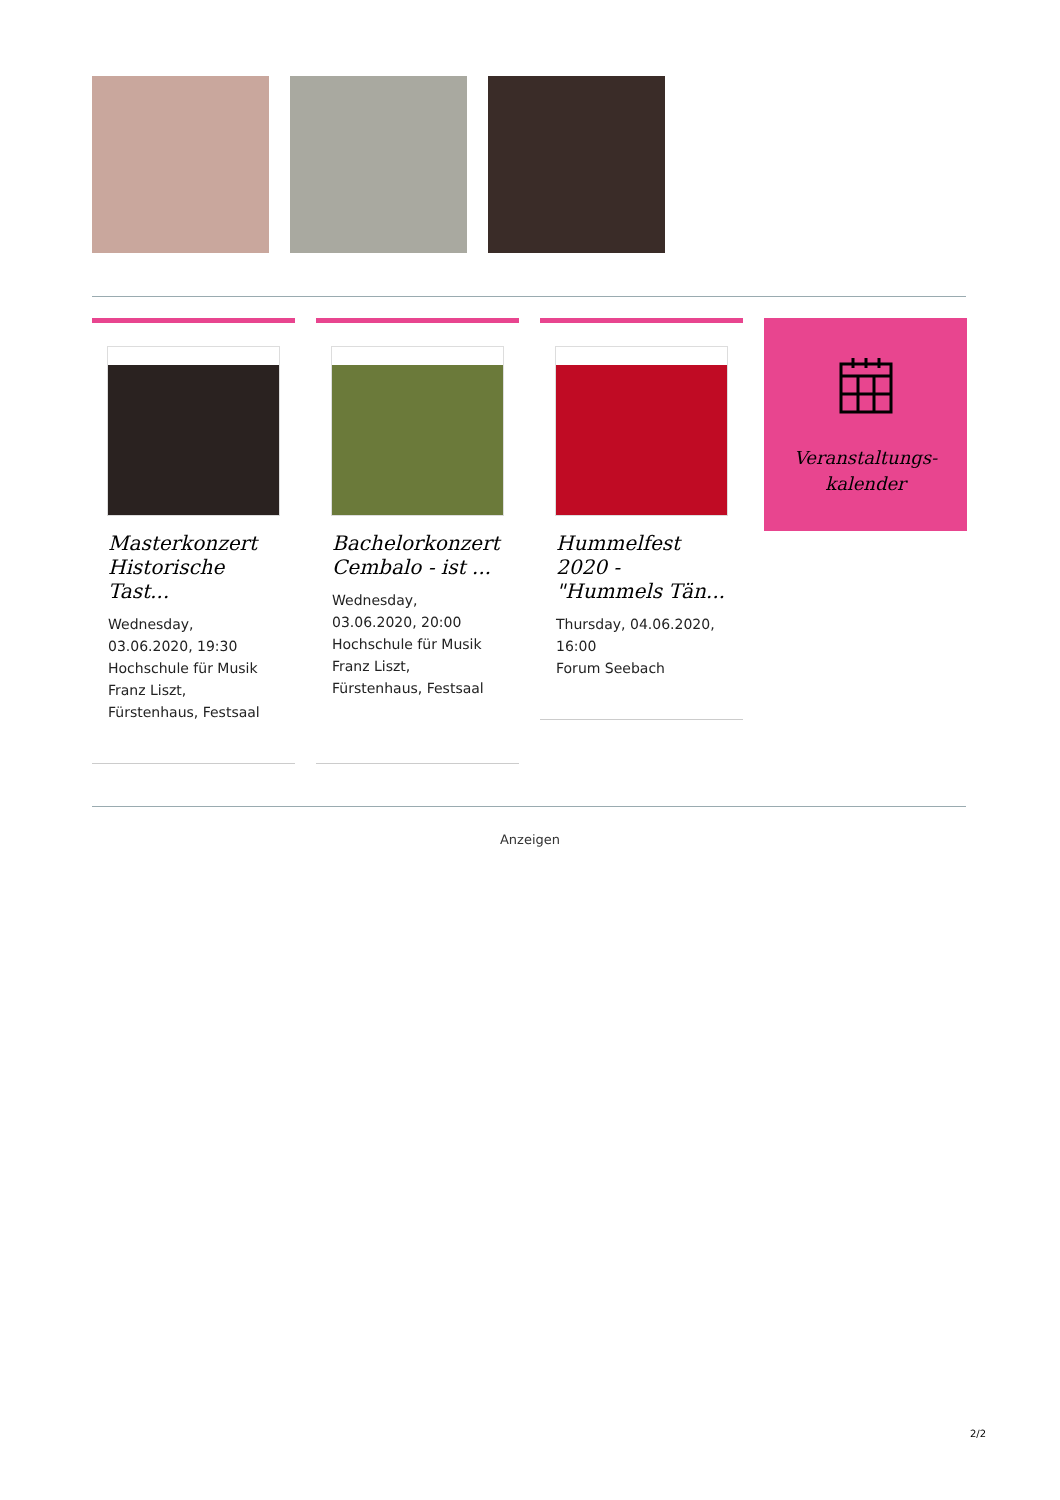Masterkonzert Historische Tast...
Wednesday, 03.06.2020, 19:30
Hochschule für Musik Franz Liszt, Fürstenhaus, Festsaal
Bachelorkonzert Cembalo - ist ...
Wednesday, 03.06.2020, 20:00
Hochschule für Musik Franz Liszt, Fürstenhaus, Festsaal
Hummelfest 2020 - "Hummels Tän...
Thursday, 04.06.2020, 16:00
Forum Seebach
Veranstaltungs-
kalender
Anzeigen
2/2